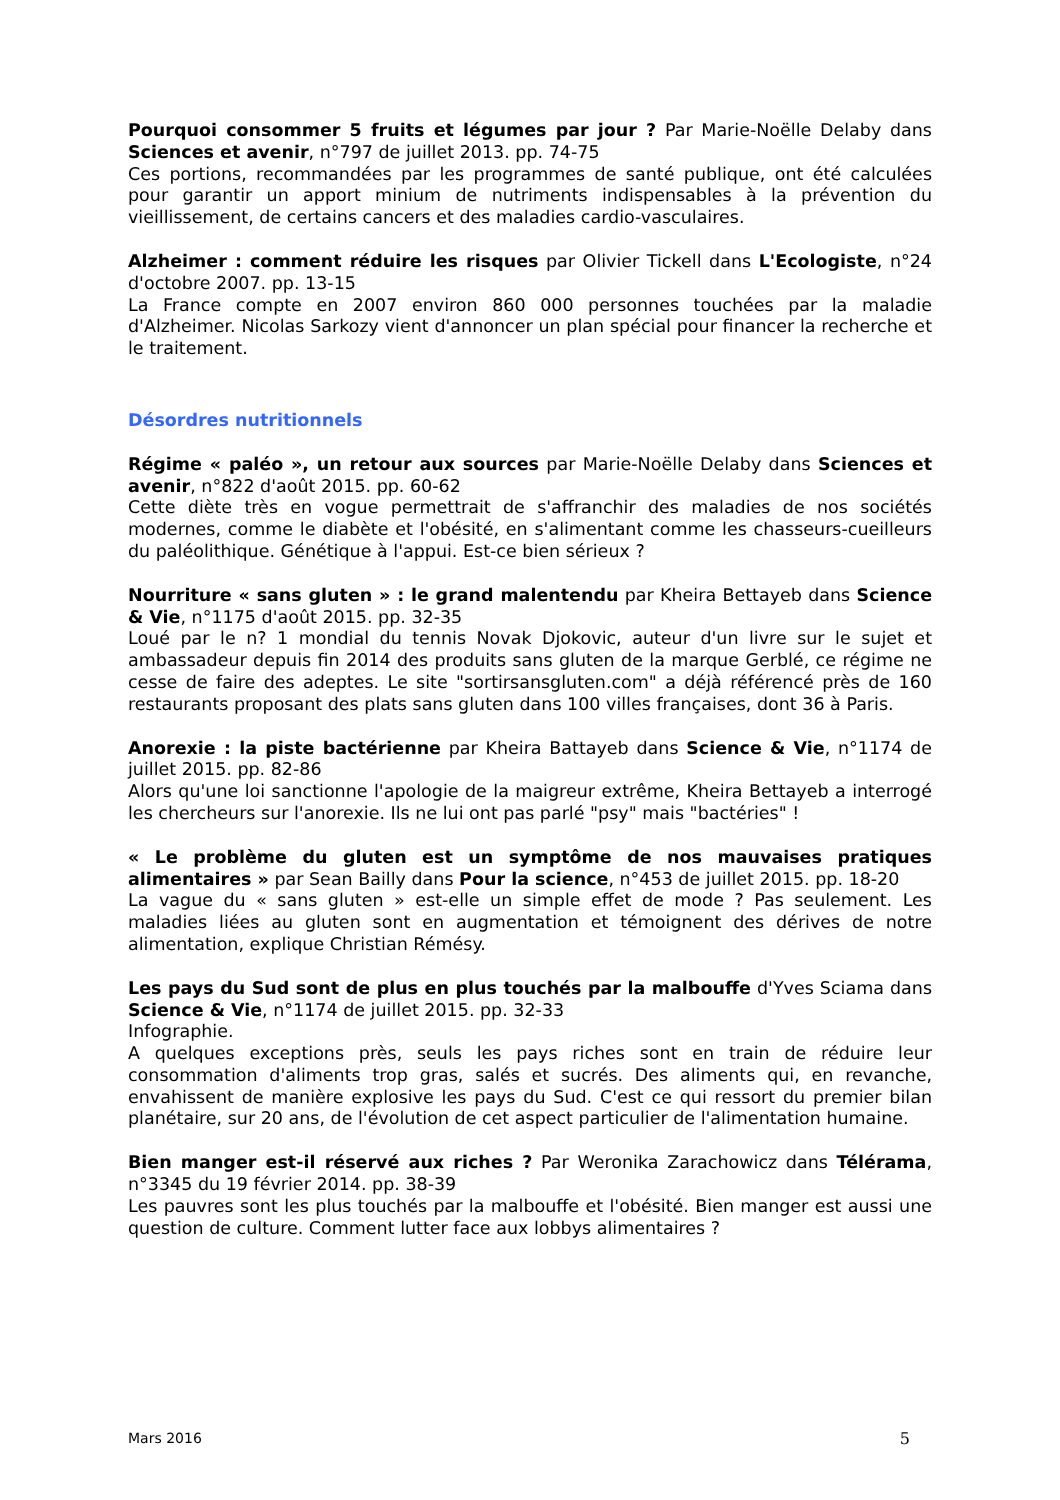Pourquoi consommer 5 fruits et légumes par jour ? Par Marie-Noëlle Delaby dans Sciences et avenir, n°797 de juillet 2013. pp. 74-75
Ces portions, recommandées par les programmes de santé publique, ont été calculées pour garantir un apport minium de nutriments indispensables à la prévention du vieillissement, de certains cancers et des maladies cardio-vasculaires.
Alzheimer : comment réduire les risques par Olivier Tickell dans L'Ecologiste, n°24 d'octobre 2007. pp. 13-15
La France compte en 2007 environ 860 000 personnes touchées par la maladie d'Alzheimer. Nicolas Sarkozy vient d'annoncer un plan spécial pour financer la recherche et le traitement.
Désordres nutritionnels
Régime « paléo », un retour aux sources par Marie-Noëlle Delaby dans Sciences et avenir, n°822 d'août 2015. pp. 60-62
Cette diète très en vogue permettrait de s'affranchir des maladies de nos sociétés modernes, comme le diabète et l'obésité, en s'alimentant comme les chasseurs-cueilleurs du paléolithique. Génétique à l'appui. Est-ce bien sérieux ?
Nourriture « sans gluten » : le grand malentendu par Kheira Bettayeb dans Science & Vie, n°1175 d'août 2015. pp. 32-35
Loué par le n? 1 mondial du tennis Novak Djokovic, auteur d'un livre sur le sujet et ambassadeur depuis fin 2014 des produits sans gluten de la marque Gerblé, ce régime ne cesse de faire des adeptes. Le site "sortirsansgluten.com" a déjà référencé près de 160 restaurants proposant des plats sans gluten dans 100 villes françaises, dont 36 à Paris.
Anorexie : la piste bactérienne par Kheira Battayeb dans Science & Vie, n°1174 de juillet 2015. pp. 82-86
Alors qu'une loi sanctionne l'apologie de la maigreur extrême, Kheira Bettayeb a interrogé les chercheurs sur l'anorexie. Ils ne lui ont pas parlé "psy" mais "bactéries" !
« Le problème du gluten est un symptôme de nos mauvaises pratiques alimentaires » par Sean Bailly dans Pour la science, n°453 de juillet 2015. pp. 18-20
La vague du « sans gluten » est-elle un simple effet de mode ? Pas seulement. Les maladies liées au gluten sont en augmentation et témoignent des dérives de notre alimentation, explique Christian Rémésy.
Les pays du Sud sont de plus en plus touchés par la malbouffe d'Yves Sciama dans Science & Vie, n°1174 de juillet 2015. pp. 32-33
Infographie.
A quelques exceptions près, seuls les pays riches sont en train de réduire leur consommation d'aliments trop gras, salés et sucrés. Des aliments qui, en revanche, envahissent de manière explosive les pays du Sud. C'est ce qui ressort du premier bilan planétaire, sur 20 ans, de l'évolution de cet aspect particulier de l'alimentation humaine.
Bien manger est-il réservé aux riches ? Par Weronika Zarachowicz dans Télérama, n°3345 du 19 février 2014. pp. 38-39
Les pauvres sont les plus touchés par la malbouffe et l'obésité. Bien manger est aussi une question de culture. Comment lutter face aux lobbys alimentaires ?
Mars 2016 5